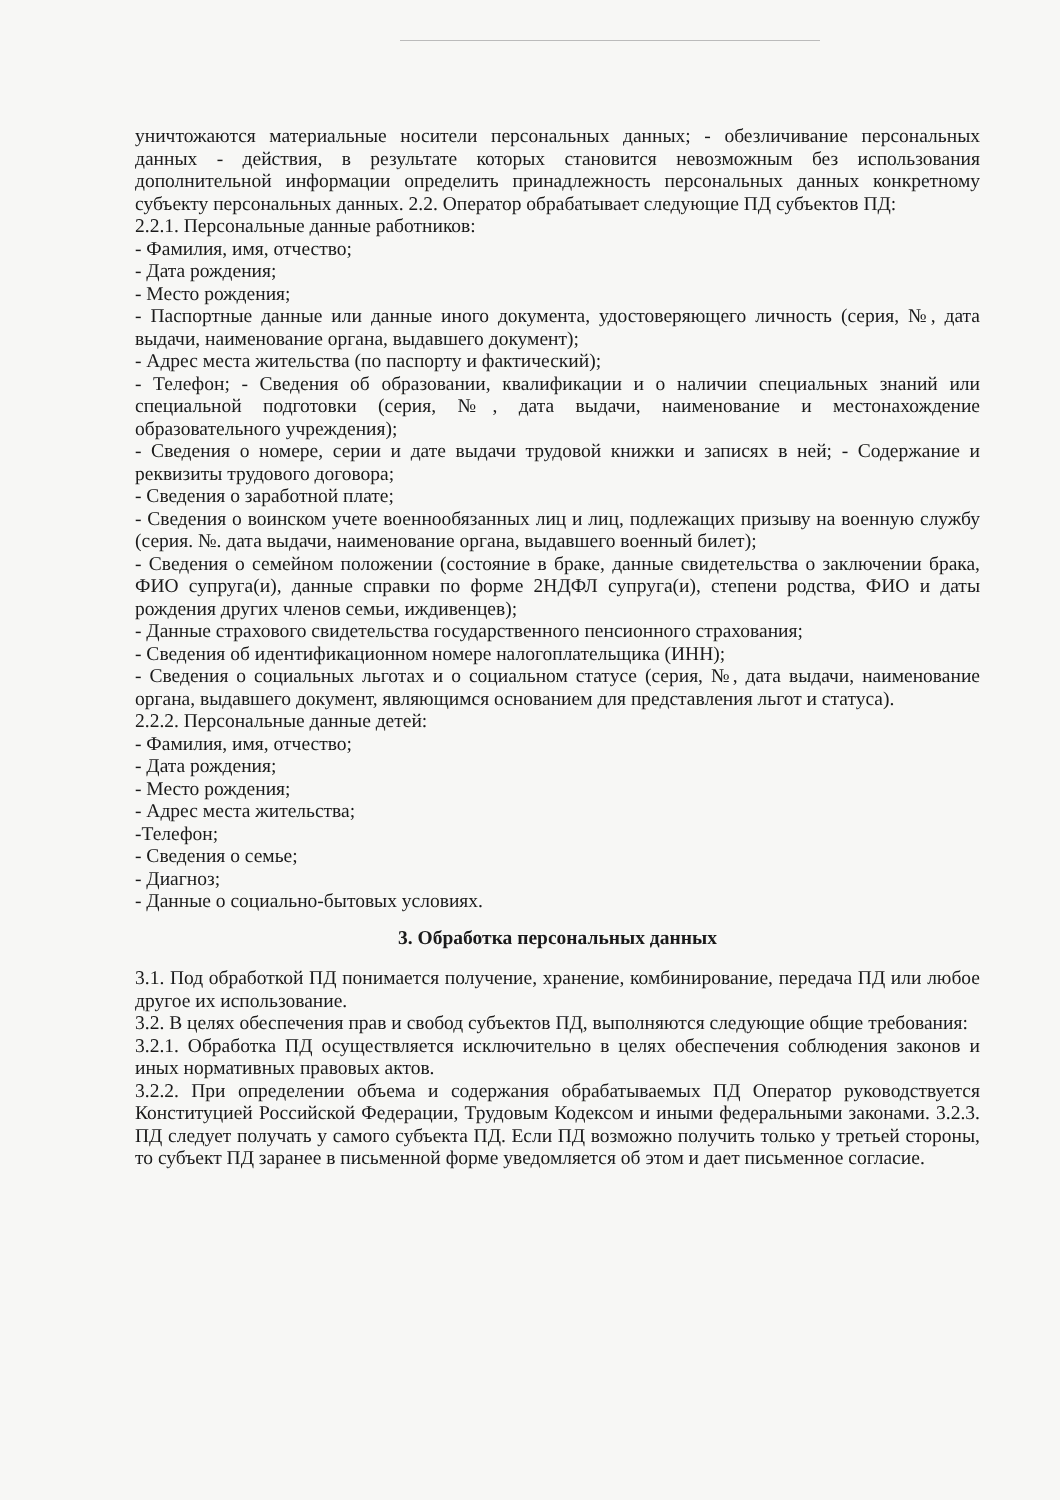уничтожаются материальные носители персональных данных; - обезличивание персональных данных - действия, в результате которых становится невозможным без использования дополнительной информации определить принадлежность персональных данных конкретному субъекту персональных данных. 2.2. Оператор обрабатывает следующие ПД субъектов ПД:
2.2.1. Персональные данные работников:
- Фамилия, имя, отчество;
- Дата рождения;
- Место рождения;
- Паспортные данные или данные иного документа, удостоверяющего личность (серия, №, дата выдачи, наименование органа, выдавшего документ);
- Адрес места жительства (по паспорту и фактический);
- Телефон; - Сведения об образовании, квалификации и о наличии специальных знаний или специальной подготовки (серия, №, дата выдачи, наименование и местонахождение образовательного учреждения);
- Сведения о номере, серии и дате выдачи трудовой книжки и записях в ней; - Содержание и реквизиты трудового договора;
- Сведения о заработной плате;
- Сведения о воинском учете военнообязанных лиц и лиц, подлежащих призыву на военную службу (серия. №. дата выдачи, наименование органа, выдавшего военный билет);
- Сведения о семейном положении (состояние в браке, данные свидетельства о заключении брака, ФИО супруга(и), данные справки по форме 2НДФЛ супруга(и), степени родства, ФИО и даты рождения других членов семьи, иждивенцев);
- Данные страхового свидетельства государственного пенсионного страхования;
- Сведения об идентификационном номере налогоплательщика (ИНН);
- Сведения о социальных льготах и о социальном статусе (серия, №, дата выдачи, наименование органа, выдавшего документ, являющимся основанием для представления льгот и статуса).
2.2.2. Персональные данные детей:
- Фамилия, имя, отчество;
- Дата рождения;
- Место рождения;
- Адрес места жительства;
-Телефон;
- Сведения о семье;
- Диагноз;
- Данные о социально-бытовых условиях.
3. Обработка персональных данных
3.1. Под обработкой ПД понимается получение, хранение, комбинирование, передача ПД или любое другое их использование.
3.2. В целях обеспечения прав и свобод субъектов ПД, выполняются следующие общие требования:
3.2.1. Обработка ПД осуществляется исключительно в целях обеспечения соблюдения законов и иных нормативных правовых актов.
3.2.2. При определении объема и содержания обрабатываемых ПД Оператор руководствуется Конституцией Российской Федерации, Трудовым Кодексом и иными федеральными законами. 3.2.3. ПД следует получать у самого субъекта ПД. Если ПД возможно получить только у третьей стороны, то субъект ПД заранее в письменной форме уведомляется об этом и дает письменное согласие.